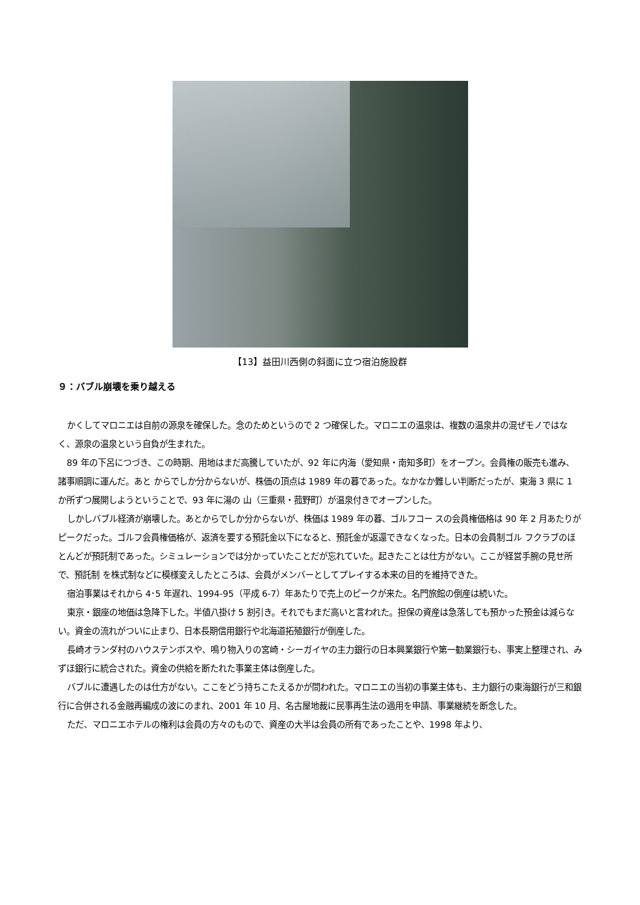【13】益田川西側の斜面に立つ宿泊施設群
９：バブル崩壊を乗り越える
かくしてマロニエは自前の源泉を確保した。念のためというので 2 つ確保した。マロニエの温泉は、複数の温泉井の混ぜモノではなく、源泉の温泉という自負が生まれた。
89 年の下呂につづき、この時期、用地はまだ高騰していたが、92 年に内海（愛知県・南知多町）をオープン。会員権の販売も進み、諸事順調に運んだ。あと からでしか分からないが、株価の頂点は 1989 年の暮であった。なかなか難しい判断だったが、東海 3 県に 1 か所ずつ展開しようということで、93 年に湯の 山（三重県・菰野町）が温泉付きでオープンした。
しかしバブル経済が崩壊した。あとからでしか分からないが、株価は 1989 年の暮、ゴルフコー スの会員権価格は 90 年 2 月あたりがピークだった。ゴルフ会員権価格が、返済を要する預託金以下になると、預託金が返還できなくなった。日本の会員制ゴル フクラブのほとんどが預託制であった。シミュレーションでは分かっていたことだが忘れていた。起きたことは仕方がない。ここが経営手腕の見せ所で、預託制 を株式制などに模様変えしたところは、会員がメンバーとしてプレイする本来の目的を維持できた。
宿泊事業はそれから 4･5 年遅れ、1994-95（平成 6-7）年あたりで売上のピークが来た。名門旅館の倒産は続いた。
東京・銀座の地価は急降下した。半値八掛け 5 割引き。それでもまだ高いと言われた。担保の資産は急落しても預かった預金は減らない。資金の流れがついに止まり、日本長期信用銀行や北海道拓殖銀行が倒産した。
長崎オランダ村のハウステンボスや、鳴り物入りの宮崎・シーガイヤの主力銀行の日本興業銀行や第一勧業銀行も、事実上整理され、みずほ銀行に統合された。資金の供給を断たれた事業主体は倒産した。
バブルに遭遇したのは仕方がない。ここをどう持ちこたえるかが問われた。マロニエの当初の事業主体も、主力銀行の東海銀行が三和銀行に合併される金融再編成の波にのまれ、2001 年 10 月、名古屋地裁に民事再生法の適用を申請、事業継続を断念した。
ただ、マロニエホテルの権利は会員の方々のもので、資産の大半は会員の所有であったことや、1998 年より、